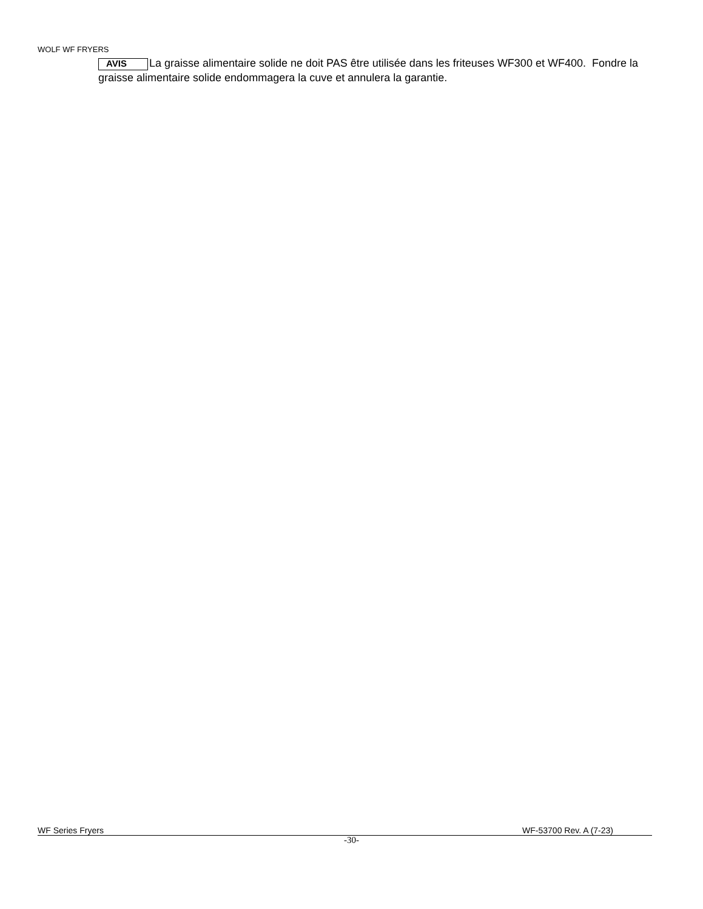WOLF WF FRYERS
AVIS La graisse alimentaire solide ne doit PAS être utilisée dans les friteuses WF300 et WF400. Fondre la graisse alimentaire solide endommagera la cuve et annulera la garantie.
WF Series Fryers WF-53700 Rev. A (7-23)
-30-